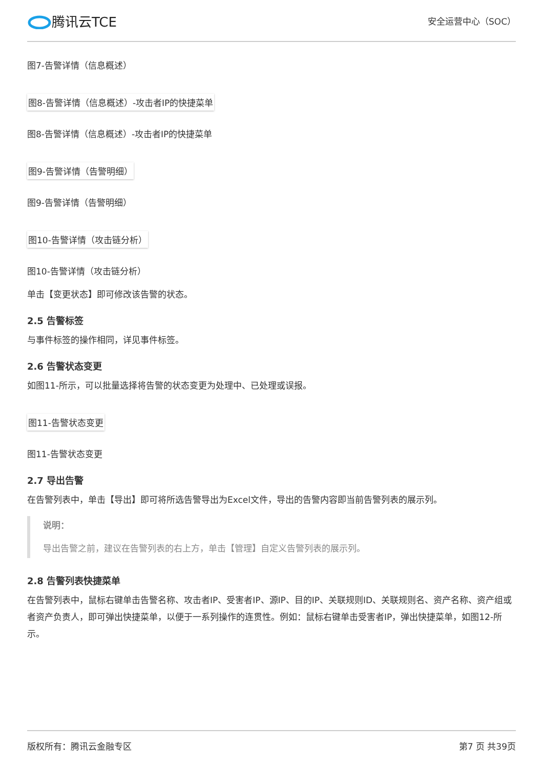腾讯云TCE
安全运营中心（SOC）
图7-告警详情（信息概述）
图8-告警详情（信息概述）-攻击者IP的快捷菜单
图8-告警详情（信息概述）-攻击者IP的快捷菜单
图9-告警详情（告警明细）
图9-告警详情（告警明细）
图10-告警详情（攻击链分析）
图10-告警详情（攻击链分析）
单击【变更状态】即可修改该告警的状态。
2.5 告警标签
与事件标签的操作相同，详见事件标签。
2.6 告警状态变更
如图11-所示，可以批量选择将告警的状态变更为处理中、已处理或误报。
图11-告警状态变更
图11-告警状态变更
2.7 导出告警
在告警列表中，单击【导出】即可将所选告警导出为Excel文件，导出的告警内容即当前告警列表的展示列。
说明：
导出告警之前，建议在告警列表的右上方，单击【管理】自定义告警列表的展示列。
2.8 告警列表快捷菜单
在告警列表中，鼠标右键单击告警名称、攻击者IP、受害者IP、源IP、目的IP、关联规则ID、关联规则名、资产名称、资产组或者资产负责人，即可弹出快捷菜单，以便于一系列操作的连贯性。例如：鼠标右键单击受害者IP，弹出快捷菜单，如图12-所示。
版权所有：腾讯云金融专区 第7 页 共39页